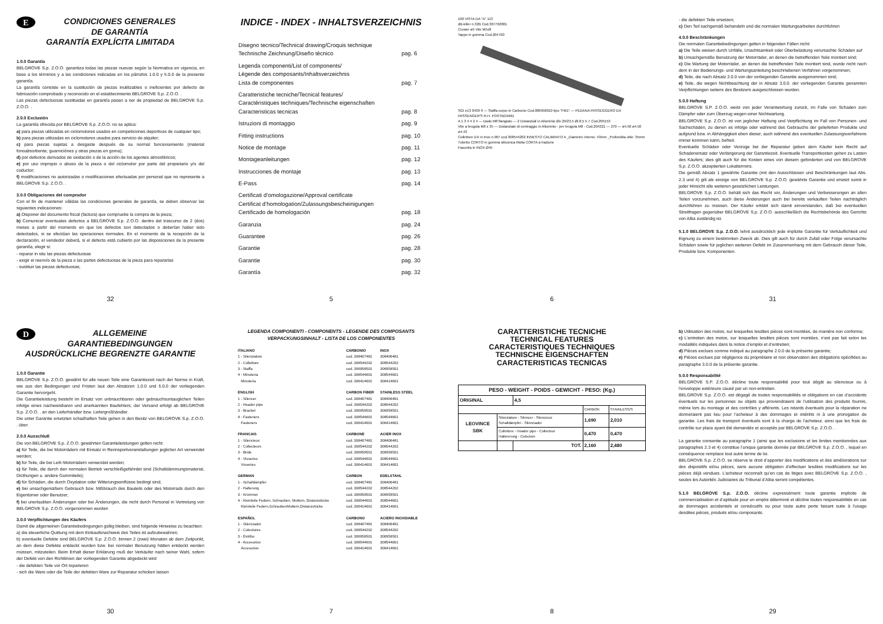E
CONDICIONES GENERALES
DE GARANTÍA
GARANTÍA EXPLÍCITA LIMITADA
1.0.0 Garantía
BELGROVE S.p. Z.O.O. garantiza todas las piezas nuevas según la Normativa en vigencia, en base a los términos y a las condiciones indicadas en los párrafos 1.0.0 y 5.0.0 de la presente garantía.
La garantía consiste en la sustitución de piezas inutilizables o ineficientes por defecto de fabricación comprobado y reconocido en el establecimiento BELGROVE S.p. Z.O.O. .
Las piezas defectuosas sustituidas en garantía pasan a ser de propiedad de BELGROVE S.p. Z.O.O. .
2.0.0 Exclusión
La garantía ofrecida por BELGROVE S.p. Z.O.O. no se aplica:
a) para piezas utilizadas en ciclomotores usados en competiciones deportivas de cualquier tipo;
b) para piezas utilizadas en ciclomotores usados para servicio de alquiler;
c) para piezas sujetas a desgaste después de su normal funcionamiento (material fonoabsorbente, guarniciónes y otras piezas en goma);
d) por defectos derivados de oxidación o de la acción de los agentes atmosféricos;
e) por uso impropio o abuso de la pieza o del ciclomotor por parte del propietario y/o del coductor;
f) modificaciones no autorizadas o modificaciones efectuadas por personal que no represente a BELGROVE S.p. Z.O.O. .
3.0.0 Obligaciones del comprador
Con el fin de mantener válidas las condiciones generales de garantía, se deben observar las siguientes indicaciones:
a) Disponer del documento fiscal (factura) que compruebe la compra de la pieza;
b) Comunicar eventuales defectos a BELGROVE S.p. Z.O.O. dentro del trascurso de 2 (dos) meses a partir del momento en que los defectos son detectados o deberían haber sido detectados, si se efectúan las operaciones normales. En el momento de la recepción de la declaración, el vendedor deberá, si el defecto está cubierto por las disposiciones de la presente garantía, elegir si:
- reparar in situ las piezas defectuosas
- exigir el reenvío de la pieza o las partes defectuosas de la pieza para repararlas
- sustituir las piezas defectuosas;
32
INDICE - INDEX - INHALTSVERZEICHNIS
| Disegno tecnico/Technical drawing/Croquis technique Technische Zeichnung/Diseño técnico | pag. 6 |
| Legenda componenti/List of components/ Légende des composants/Inhaltsverzeichnis Lista de componentes | pag. 7 |
| Caratteristiche tecniche/Tecnical features/ Caractéristiques techniques/Technische eigenschaften Caracteristicas tecnicas | pag. 8 |
| Istruzioni di montaggio | pag. 9 |
| Fitting instructions | pag. 10 |
| Notice de montage | pag. 11 |
| Montageanleitungen | pag. 12 |
| Instrucciones de montaje | pag. 13 |
| E-Pass | pag. 14 |
| Certificati d’omologazione/Approval certificate Certificat d’homologation/Zulassungsbescheinigungen Certificado de homologación | pag. 18 |
| Garanzia | pag. 24 |
| Guarantee | pag. 26 |
| Garantie | pag. 28 |
| Garantie | pag. 30 |
| Garantía | pag. 32 |
5
100 VISTA DA "A" 113
dB-killer n.32B Cod.307762801
Crower ø5 Vite M5x8
Tappo in gomma Cod.204790
SGI e13 0430 9 — Staffa-corpo in Carbonio Cod.086958010 tipo "FM1" — PEDANA PASSEGGERO DX PASSENGER'S R.H. FOOTBOARD
A 1 3 4 4 2 4 — Dado M8 flangiato — 2 Distanziali in Alluminio Øe.29/23,5 Øi.8,5 h.7 Cod.205153
Vite a brugola M8 x 35 — Distanziale di centraggio in Alluminio - per brugola M8 - Cod.204321 — 270 — ø4.50 ø4.50 ø4.43
Collettore DX in Inox n.907 cod.308544202 INNESTO CALIBRATO A _Diametro interno: 43mm _Profondita utile: 35mm
Tubetto CORTO in gomma siliconica Molla CORTA a trazione
Fascetta in INOX Ø45
6
- die defekten Teile ersetzen;
c) Den Teil sachgemäß behandeln und die normalen Wartungsarbeiten durchführen
4.0.0 Beschränkungen
Die normalen Garantiebedingungen gelten in folgenden Fällen nicht:
a) Die Teile weisen durch Unfälle, Unachtsamkeit oder Überbelastung verursachte Schäden auf
b) Unsachgemäße Benutzung der Motorräder, an denen die betreffenden Teile montiert sind;
c) Die Wartung der Motorräder, an denen die betreffenden Teile montiert sind, wurde nicht nach dem in der Bedienungs- und Wartungsanleitung beschriebenen Verfahren vorgenommen;
d) Teile, die nach Absatz 2.0.0 von der vorliegenden Garantie ausgenommen sind;
e) Teile, die wegen Nichtbeachtung der in Absatz 3.0.0. der vorliegenden Garantie genannten Verpflichtungen seitens des Besitzers ausgeschlossen wurden.
5.0.0 Haftung
BELGROVE S.P. Z.O.O. weist von jeder Verantwortung zurück, im Falle von Schaden zum Dämpfer oder zum Überzug wegen einer Nichtwartung.
BELGROVE S.p. Z.O.O. ist von jeglicher Haftung und Verpflichtung im Fall von Personen- und Sachschäden, zu denen es infolge oder während des Gebrauchs der gelieferten Produkte und aufgrund bzw. in Abhängigkeit eben dieser, auch während des eventuellen Zulassungsverfahrens immer kommen kann, befreit.
Eventuelle Schäden oder Verzüge bei der Reparatur geben dem Käufer kein Recht auf Schadenersatz oder Verlängerung der Garantiezeit. Eventuelle Transportkosten gehen zu Lasten des Käufers; dies gilt auch für die Kosten eines von diesem geforderten und von BELGROVE S.p. Z.O.O. akzeptierten Lokaltermins.
Die gemäß Absatz 1 gewährte Garantie (mit den Ausschlüssen und Beschränkungen laut Abs. 2.3 und 4) gilt als einzige von BELGROVE S.p. Z.O.O. gewährte Garantie und ersetzt somit in jeder Hinsicht alle weiteren gesetzlichen Leistungen.
BELGROVE S.p. Z.O.O. behält sich das Recht vor, Änderungen und Verbesserungen an allen Teilen vorzunehmen, auch diese Änderungen auch bei bereits verkauften Teilen nachträglich durchführen zu müssen. Der Käufer erklärt sich damit einverstanden, daß bei eventuellen Streitfragen gegenüber BELGROVE S.p. Z.O.O. ausschließlich die Rechtsbehörde des Gerichts von Alba zuständig ist.
5.1.0 BELGROVE S.p. Z.O.O. lehnt ausdrücklich jede implizite Garantie für Verkäuflichkeit und Eignung zu einem bestimmten Zweck ab. Dies gilt auch für durch Zufall oder Folge verursachte Schäden sowie für jeglichen weiteren Defekt im Zusammenhang mit dem Gebrauch dieser Teile, Produkte bzw. Komponenten.
31
D
ALLGEMEINE
GARANTIEBEDINGUNGEN
AUSDRÜCKLICHE BEGRENZTE GARANTIE
1.0.0 Garantie
BELGROVE S.p. Z.O.O. gewährt für alle neuen Teile eine Garantiezeit nach der Norme in Kraft, wie aus den Bedingungen und Fristen laut den Absätzen 1.0.0 und 5.0.0 der vorliegenden Garantie hervorgeht.
Die Garantieleistung besteht im Ersatz von unbrauchbaren oder gebrauchsuntauglichen Teilen infolge eines nachweisbaren und anerkannten Baufehlers; der Versand erfolgt ab BELGROVE S.p. Z.O.O. . an den Lieferhändler bzw. Liefergroßhändler.
Die unter Garantie ersetzten schadhaften Teile gehen in den Besitz von BELGROVE S.p. Z.O.O. . über.
2.0.0 Ausschluß
Die von BELGROVE S.p. Z.O.O. gewährten Garantieleistungen gelten nicht:
a) für Teile, die bei Motorrädern mit Einsatz in Rennsportveranstaltungen jeglicher Art verwendet werden;
b) für Teile, die bei Leih-Motorrädern verwendet werden;
c) für Teile, die durch den normalen Betrieb verschleißgefährdet sind (Schalldämmungsmaterial, Dicthungen u. andere Gummiteile);
d) für Schäden, die durch Oxydation oder Witterungseinflüsse bedingt sind;
e) bei unsachgemäßem Gebrauch bzw. Mißbrauch des Bauteils oder des Motorrads durch den Eigentümer oder Benutzer;
f) bei unerlaubten Änderungen oder bei Änderungen, die nicht durch Personal in Vertretung von BELGROVE S.p. Z.O.O. vorgenommen wurden
3.0.0 Verpflichtungen des Käufers
Damit die allgemeinen Garantiebedingungen gültig bleiben, sind folgende Hinweise zu beachten:
a) die steuerliche Quittung mit dem Einkaufsnachweis des Teiles ist aufzubewahren;
b) eventuelle Defekte sind BELGROVE S.p. Z.O.O. binnen 2 (zwei) Monaten ab dem Zeitpunkt, an dem diese Defekte entdeckt wurden bzw. bei normaler Benutzung hätten entdeckt werden müssen, mitzuteilen. Beim Erhalt dieser Erklärung muß der Verkäufer nach seiner Wahl, sofern der Defekt von den Richtlinien der vorliegenden Garantie abgedeckt wird
- die defekten Teile vor Ort reparieren
- sich die Ware oder die Teile der defekten Ware zur Reparatur schicken lassen
30
LEGENDA COMPONENTI - COMPONENTS - LEGENDE DES COMPOSANTS
VERPACKUNGSINHALT - LISTA DE LOS COMPONENTES
| ITALIANO | CARBONIO | INOX |
| --- | --- | --- |
| 1 - Silenziatore | cod. 308407481 | 308406481 |
| 2 - Collettore | cod. 308544202 | 308544202 |
| 3 - Staffa | cod. 306958501 | 306958501 |
| 4 - Minuteria | cod. 308544601 | 308544601 |
| Minuteria | cod. 306414601 | 306414601 |
| ENGLISH | CARBON FIBER | STAINLESS STEEL |
| 1 - Silencer | cod. 308407481 | 308406481 |
| 2 - Header pipe | cod. 308544202 | 308544202 |
| 3 - Bracket | cod. 306958501 | 306958501 |
| 4 - Fasteners | cod. 308544601 | 308544601 |
| Fasteners | cod. 306414601 | 306414601 |
| FRANCAIS | CARBONE | ACIER INOX |
| 1 - Silencieux | cod. 308407481 | 308406481 |
| 2 - Collecteurs | cod. 308544202 | 308544202 |
| 3 - Bride | cod. 306958501 | 306958501 |
| 4 - Visseries | cod. 308544601 | 308544601 |
| Visseries | cod. 306414601 | 306414601 |
| GERMAN | CARBON | EDELSTAHL |
| 1 - Schalldämpfer | cod. 308407481 | 308406481 |
| 2 - Halterung | cod. 308544202 | 308544202 |
| 3 - Krümmer | cod. 306958501 | 306958501 |
| 4 - Kleinteile Federn, Schrauben, Muttern, Distanzstücke | cod. 308544601 | 308544601 |
| Kleinteile Federn,SchraubenMuttern,Distanzstücke | cod. 306414601 | 306414601 |
| ESPAÑOL | CARBONO | ACIERO INOXIDABLE |
| 1 - Silenciador | cod. 308407481 | 308406481 |
| 2 - Colectores | cod. 308544202 | 308544202 |
| 3 - Estribo | cod. 306958501 | 306958501 |
| 4 - Accesorios | cod. 308544601 | 308544601 |
| Accesorios | cod. 306414601 | 306414601 |
7
CARATTERISTICHE TECNICHE
TECHNICAL FEATURES
CARACTERISTIQUES TECHNIQUES
TECHNISCHE EIGENSCHAFTEN
CARACTERISTICAS TECNICAS
| PESO - WEIGHT - POIDS - GEWICHT - PESO: (Kg.) | | | | |
| ORIGINAL | | 4,5 | | |
| | | | CARBON | STAINLESS/S |
| LEOVINCE SBK | Silenziatore - Silencer - Silencieux Schalldämpfer - Silenciador | | 1,690 | 2,010 |
| | Collettore - Header pipe - Collecteur Haltererung - Colectore | | 0,470 | 0,470 |
| | | TOT. | 2,160 | 2,480 |
8
b) Utilisation des motos, sur lesquelles lesdites pièces sont montées, de manière non conforme;
c) L’entretien des motos, sur lesquelles lesdites pièces sont montées, n’est pas fait selon les modalités indiquées dans la notice d’emploi et d’entretien;
d) Pièces exclues comme indiqué au paragraphe 2.0.0 de la présente garantie;
e) Pièces exclues par négligence du propriétaire et non observation des obligations spécifiées au paragraphe 3.0.0 de la présente garantie.
5.0.0 Responsabilité
BELGROVE S.P. Z.O.O. décline toute responsabilité pour tout dégât au silencieux ou à l'enveloppe extérieure causé par un non-entretien.
BELGROVE S.p. Z.O.O. est dégagé de toutes responsabilités et obligations en cas d’accidents éventuels sur les personnes ou objets qui proviendraient de l’utilisation des produits fournis, même lors du montage et des contrôles y afférents. Les retards éventuels pour la réparation ne donneraient pas lieu pour l’acheteur à des dommages et intérêts ni à une prorogation de garantie. Les frais de transport éventuels sont à la charge de l’acheteur, ainsi que les frais de contrôle sur place ayant été demandés et acceptés par BELGROVE S.p. Z.O.O. .
La garantie consentie au paragraphe 1 (ainsi que les exclusions et les limites mentionnées aux paragraphes 2.3 et 4) constitue l’unique garantie donnée par BELGROVE S.p. Z.O.O. , lequel en conséquence remplace tout autre terme de loi.
BELGROVE S.p. Z.O.O. se réserve le droit d’apporter des modifications et des améliorations sur des dispositifs et/ou pièces, sans aucune obligation d’effectuer lesdites modifications sur les pièces déjà vendues. L’acheteur reconnaît qu’en cas de litiges avec BELGROVE S.p. Z.O.O. , seules les Autorités Judiciaires du Tribunal d’Alba seront compétentes.
5.1.0 BELGROVE S.p. Z.O.O. décline expressément toute garantie implicite de commercialisation et d’aptitude pour un emploi déterminé et décline toutes responsabilités en cas de dommages accidentels et consécutifs ou pour toute autre perte faisant suite à l’usage desdites pièces, produits et/ou composants.
29